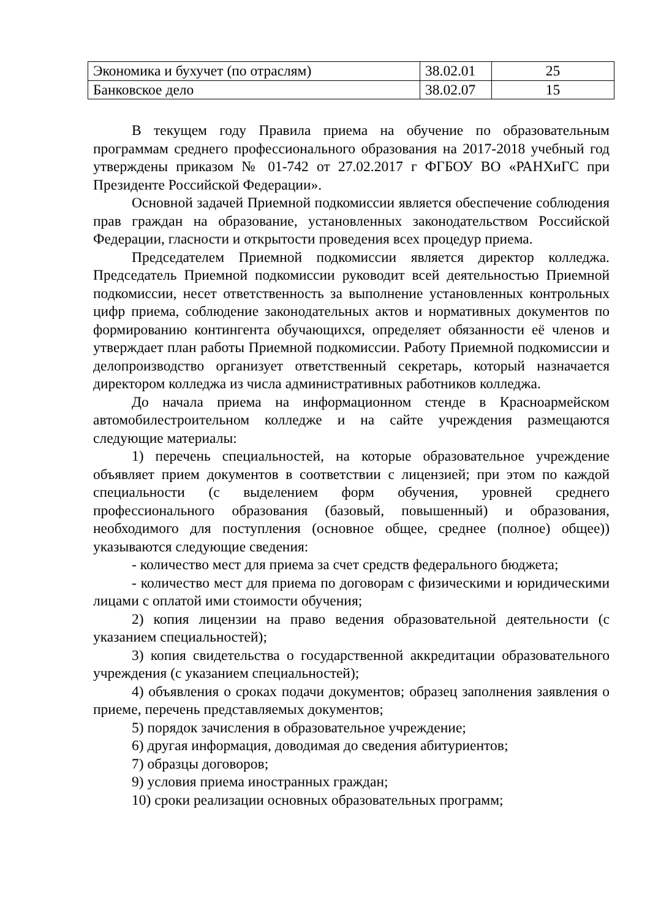| Экономика и бухучет (по отраслям) | 38.02.01 | 25 |
| Банковское дело | 38.02.07 | 15 |
В текущем году Правила приема на обучение по образовательным программам среднего профессионального образования на 2017-2018 учебный год утверждены приказом № 01-742 от 27.02.2017 г ФГБОУ ВО «РАНХиГС при Президенте Российской Федерации».
Основной задачей Приемной подкомиссии является обеспечение соблюдения прав граждан на образование, установленных законодательством Российской Федерации, гласности и открытости проведения всех процедур приема.
Председателем Приемной подкомиссии является директор колледжа. Председатель Приемной подкомиссии руководит всей деятельностью Приемной подкомиссии, несет ответственность за выполнение установленных контрольных цифр приема, соблюдение законодательных актов и нормативных документов по формированию контингента обучающихся, определяет обязанности её членов и утверждает план работы Приемной подкомиссии. Работу Приемной подкомиссии и делопроизводство организует ответственный секретарь, который назначается директором колледжа из числа административных работников колледжа.
До начала приема на информационном стенде в Красноармейском автомобилестроительном колледже и на сайте учреждения размещаются следующие материалы:
1) перечень специальностей, на которые образовательное учреждение объявляет прием документов в соответствии с лицензией; при этом по каждой специальности (с выделением форм обучения, уровней среднего профессионального образования (базовый, повышенный) и образования, необходимого для поступления (основное общее, среднее (полное) общее)) указываются следующие сведения:
- количество мест для приема за счет средств федерального бюджета;
- количество мест для приема по договорам с физическими и юридическими лицами с оплатой ими стоимости обучения;
2) копия лицензии на право ведения образовательной деятельности (с указанием специальностей);
3) копия свидетельства о государственной аккредитации образовательного учреждения (с указанием специальностей);
4) объявления о сроках подачи документов; образец заполнения заявления о приеме, перечень представляемых документов;
5) порядок зачисления в образовательное учреждение;
6) другая информация, доводимая до сведения абитуриентов;
7) образцы договоров;
9) условия приема иностранных граждан;
10) сроки реализации основных образовательных программ;